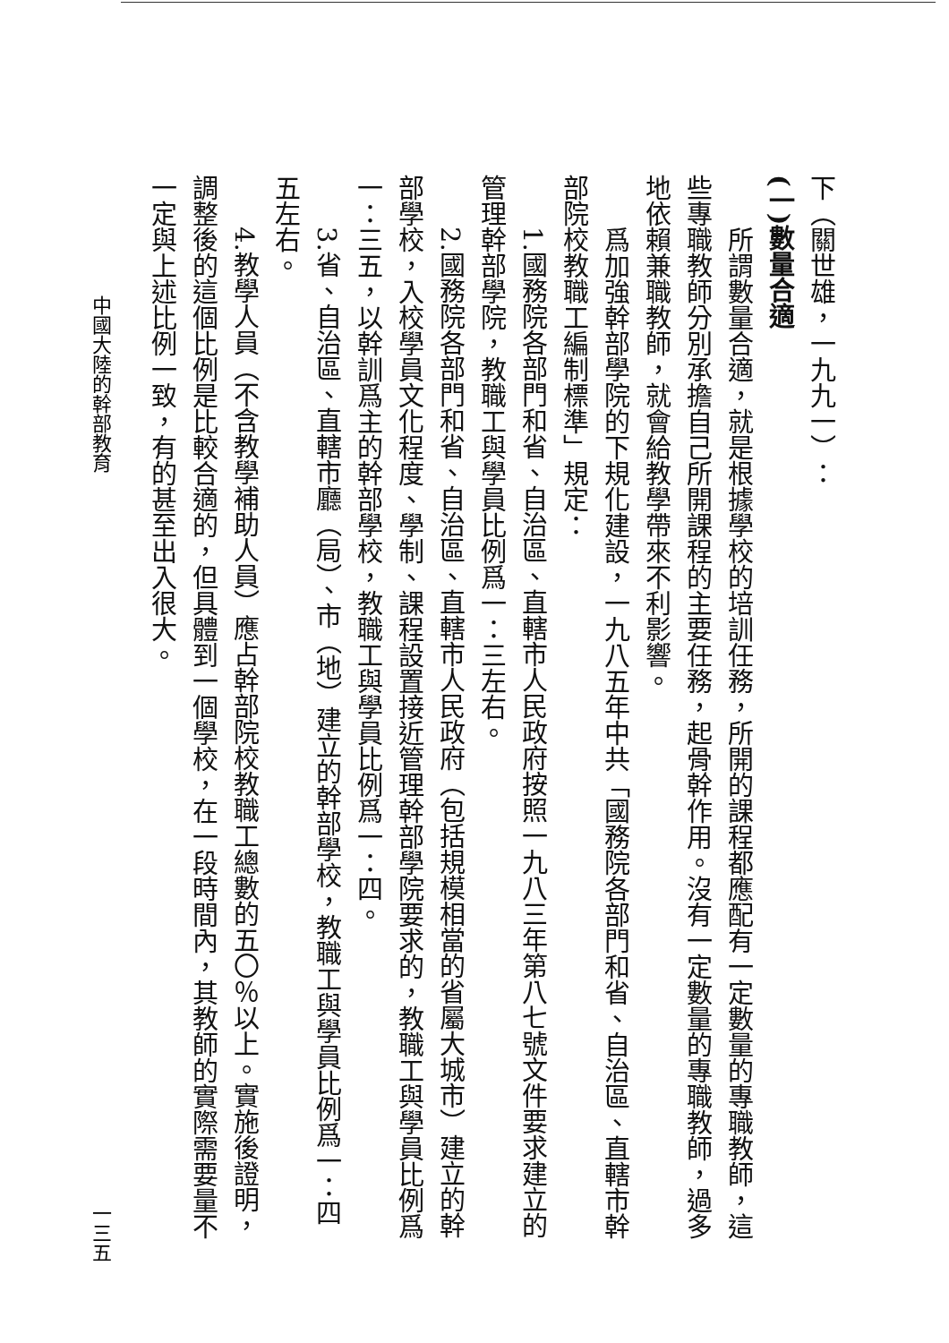下（關世雄，一九九一）：
(一)數量合適
　　所謂數量合適，就是根據學校的培訓任務，所開的課程都應配有一定數量的專職教師，這些專職教師分別承擔自己所開課程的主要任務，起骨幹作用。沒有一定數量的專職教師，過多地依賴兼職教師，就會給教學帶來不利影響。
　　爲加強幹部學院的下規化建設，一九八五年中共「國務院各部門和省、自治區、直轄市幹部院校教職工編制標準」規定：
　　1.國務院各部門和省、自治區、直轄市人民政府按照一九八三年第八七號文件要求建立的管理幹部學院，教職工與學員比例爲一：三左右。
　　2.國務院各部門和省、自治區、直轄市人民政府（包括規模相當的省屬大城市）建立的幹部學校，入校學員文化程度、學制、課程設置接近管理幹部學院要求的，教職工與學員比例爲一：三五，以幹訓爲主的幹部學校，教職工與學員比例爲一：四。
　　3.省、自治區、直轄市廳（局）、市（地）建立的幹部學校，教職工與學員比例爲一：四五左右。
　　4.教學人員（不含教學補助人員）應占幹部院校教職工總數的五〇％以上。實施後證明，調整後的這個比例是比較合適的，但具體到一個學校，在一段時間內，其教師的實際需要量不一定與上述比例一致，有的甚至出入很大。
中國大陸的幹部教育 一三五